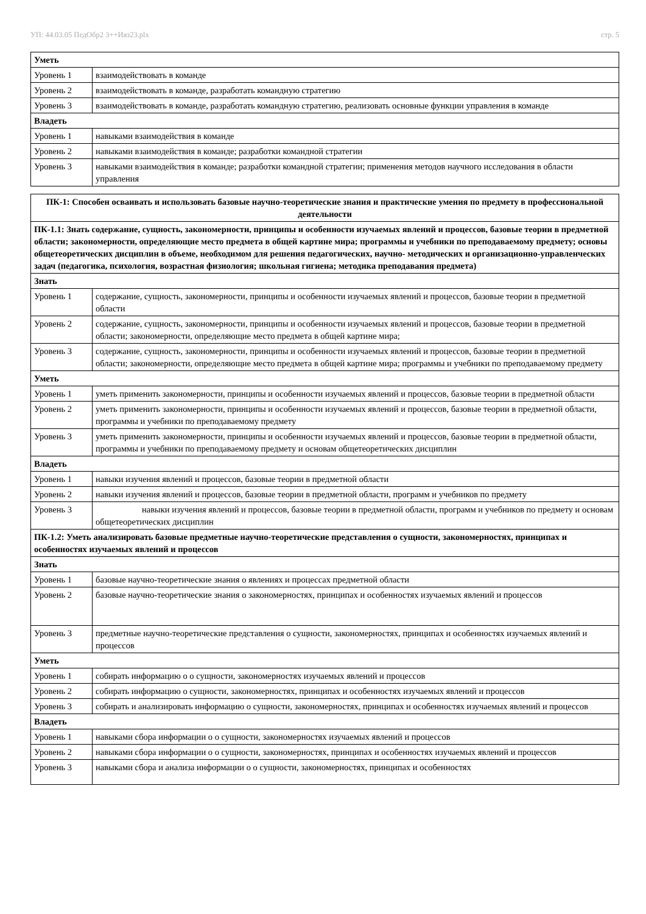УП: 44.03.05 ПедОбр2 3++Ияз23.plx стр. 5
| Уметь | |
| Уровень 1 | взаимодействовать в команде |
| Уровень 2 | взаимодействовать в команде, разработать командную стратегию |
| Уровень 3 | взаимодействовать в команде, разработать командную стратегию, реализовать основные функции управления в команде |
| Владеть | |
| Уровень 1 | навыками взаимодействия в команде |
| Уровень 2 | навыками взаимодействия в команде; разработки командной стратегии |
| Уровень 3 | навыками взаимодействия в команде; разработки командной стратегии; применения методов научного исследования в области управления |
| ПК-1: Способен осваивать и использовать базовые научно-теоретические знания и практические умения по предмету в профессиональной деятельности | |
| --- | --- |
| ПК-1.1: Знать содержание, сущность, закономерности, принципы и особенности изучаемых явлений и процессов, базовые теории в предметной области; закономерности, определяющие место предмета в общей картине мира; программы и учебники по преподаваемому предмету; основы общетеоретических дисциплин в объеме, необходимом для решения педагогических, научно- методических и организационно-управленческих задач (педагогика, психология, возрастная физиология; школьная гигиена; методика преподавания предмета) | |
| Знать | |
| Уровень 1 | содержание, сущность, закономерности, принципы и особенности изучаемых явлений и процессов, базовые теории в предметной области |
| Уровень 2 | содержание, сущность, закономерности, принципы и особенности изучаемых явлений и процессов, базовые теории в предметной области; закономерности, определяющие место предмета в общей картине мира; |
| Уровень 3 | содержание, сущность, закономерности, принципы и особенности изучаемых явлений и процессов, базовые теории в предметной области; закономерности, определяющие место предмета в общей картине мира; программы и учебники по преподаваемому предмету |
| Уметь | |
| Уровень 1 | уметь применить закономерности, принципы и особенности изучаемых явлений и процессов, базовые теории в предметной области |
| Уровень 2 | уметь применить закономерности, принципы и особенности изучаемых явлений и процессов, базовые теории в предметной области, программы и учебники по преподаваемому предмету |
| Уровень 3 | уметь применить закономерности, принципы и особенности изучаемых явлений и процессов, базовые теории в предметной области, программы и учебники по преподаваемому предмету и основам общетеоретических дисциплин |
| Владеть | |
| Уровень 1 | навыки изучения явлений и процессов, базовые теории в предметной области |
| Уровень 2 | навыки изучения явлений и процессов, базовые теории в предметной области, программ и учебников по предмету |
| Уровень 3 | навыки изучения явлений и процессов, базовые теории в предметной области, программ и учебников по предмету и основам общетеоретических дисциплин |
| ПК-1.2: Уметь анализировать базовые предметные научно-теоретические представления о сущности, закономерностях, принципах и особенностях изучаемых явлений и процессов | |
| Знать | |
| Уровень 1 | базовые научно-теоретические знания о явлениях и процессах предметной области |
| Уровень 2 | базовые научно-теоретические знания о закономерностях, принципах и особенностях изучаемых явлений и процессов |
| Уровень 3 | предметные научно-теоретические представления о сущности, закономерностях, принципах и особенностях изучаемых явлений и процессов |
| Уметь | |
| Уровень 1 | собирать информацию о о сущности, закономерностях изучаемых явлений и процессов |
| Уровень 2 | собирать информацию о сущности, закономерностях, принципах и особенностях изучаемых явлений и процессов |
| Уровень 3 | собирать и анализировать информацию о сущности, закономерностях, принципах и особенностях изучаемых явлений и процессов |
| Владеть | |
| Уровень 1 | навыками сбора информации о о сущности, закономерностях изучаемых явлений и процессов |
| Уровень 2 | навыками сбора информации о о сущности, закономерностях, принципах и особенностях изучаемых явлений и процессов |
| Уровень 3 | навыками сбора и анализа информации о о сущности, закономерностях, принципах и особенностях |